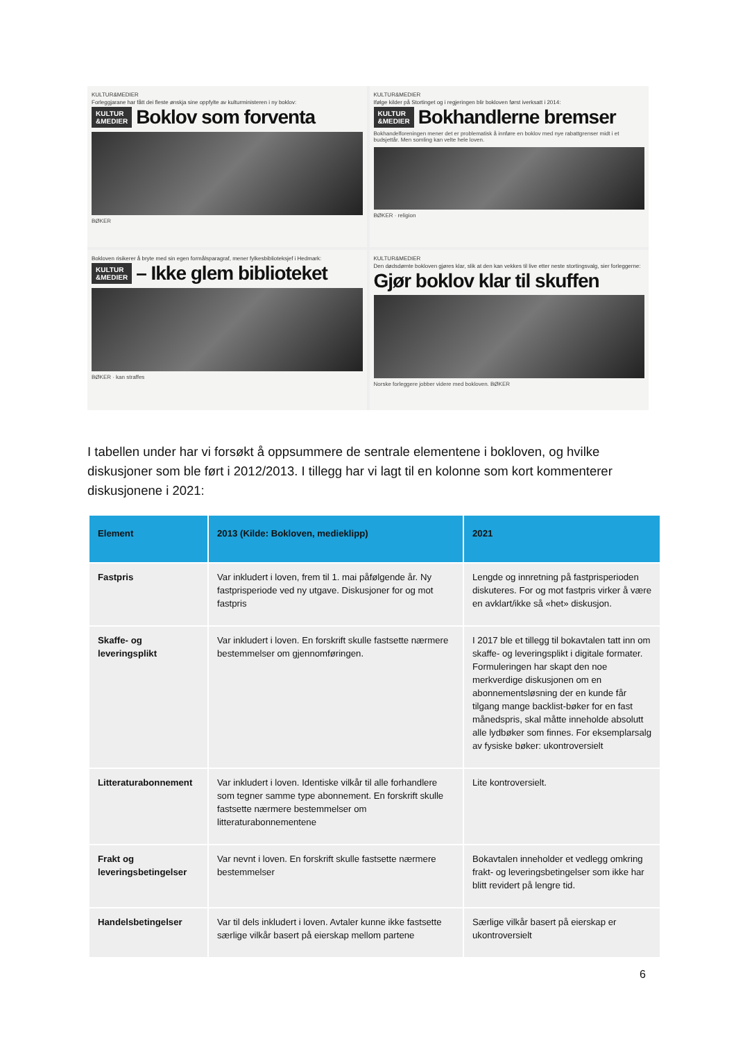KULTUR&MEDIER
Forleggjarane har fått dei fleste ønskja sine oppfylte av kulturministeren i ny boklov:
KULTUR
&MEDIER Boklov som forventa
BØKER
KULTUR&MEDIER
Ifølge kilder på Stortinget og i regjeringen blir bokloven først iverksatt i 2014:
KULTUR
&MEDIER Bokhandlerne bremser
Bokhandelforeningen mener det er problematisk å innføre en boklov med nye rabattgrenser midt i et budsjettår. Men somling kan velte hele loven.
BØKER · religion
Bokloven risikerer å bryte med sin egen formålsparagraf, mener fylkesbiblioteksjef i Hedmark:
KULTUR
&MEDIER – Ikke glem biblioteket
BØKER · kan straffes
KULTUR&MEDIER
Den dødsdømte bokloven gjøres klar, slik at den kan vekkes til live etter neste stortingsvalg, sier forleggerne:
Gjør boklov klar til skuffen
Norske forleggere jobber videre med bokloven. BØKER
I tabellen under har vi forsøkt å oppsummere de sentrale elementene i bokloven, og hvilke diskusjoner som ble ført i 2012/2013. I tillegg har vi lagt til en kolonne som kort kommenterer diskusjonene i 2021:
| Element | 2013 (Kilde: Bokloven, medieklipp) | 2021 |
| --- | --- | --- |
| Fastpris | Var inkludert i loven, frem til 1. mai påfølgende år. Ny fastprisperiode ved ny utgave. Diskusjoner for og mot fastpris | Lengde og innretning på fastprisperioden diskuteres. For og mot fastpris virker å være en avklart/ikke så «het» diskusjon. |
| Skaffe- og leveringsplikt | Var inkludert i loven. En forskrift skulle fastsette nærmere bestemmelser om gjennomføringen. | I 2017 ble et tillegg til bokavtalen tatt inn om skaffe- og leveringsplikt i digitale formater. Formuleringen har skapt den noe merkverdige diskusjonen om en abonnementsløsning der en kunde får tilgang mange backlist-bøker for en fast månedspris, skal måtte inneholde absolutt alle lydbøker som finnes. For eksemplarsalg av fysiske bøker: ukontroversielt |
| Litteraturabonnement | Var inkludert i loven. Identiske vilkår til alle forhandlere som tegner samme type abonnement. En forskrift skulle fastsette nærmere bestemmelser om litteraturabonnementene | Lite kontroversielt. |
| Frakt og leveringsbetingelser | Var nevnt i loven. En forskrift skulle fastsette nærmere bestemmelser | Bokavtalen inneholder et vedlegg omkring frakt- og leveringsbetingelser som ikke har blitt revidert på lengre tid. |
| Handelsbetingelser | Var til dels inkludert i loven. Avtaler kunne ikke fastsette særlige vilkår basert på eierskap mellom partene | Særlige vilkår basert på eierskap er ukontroversielt |
6